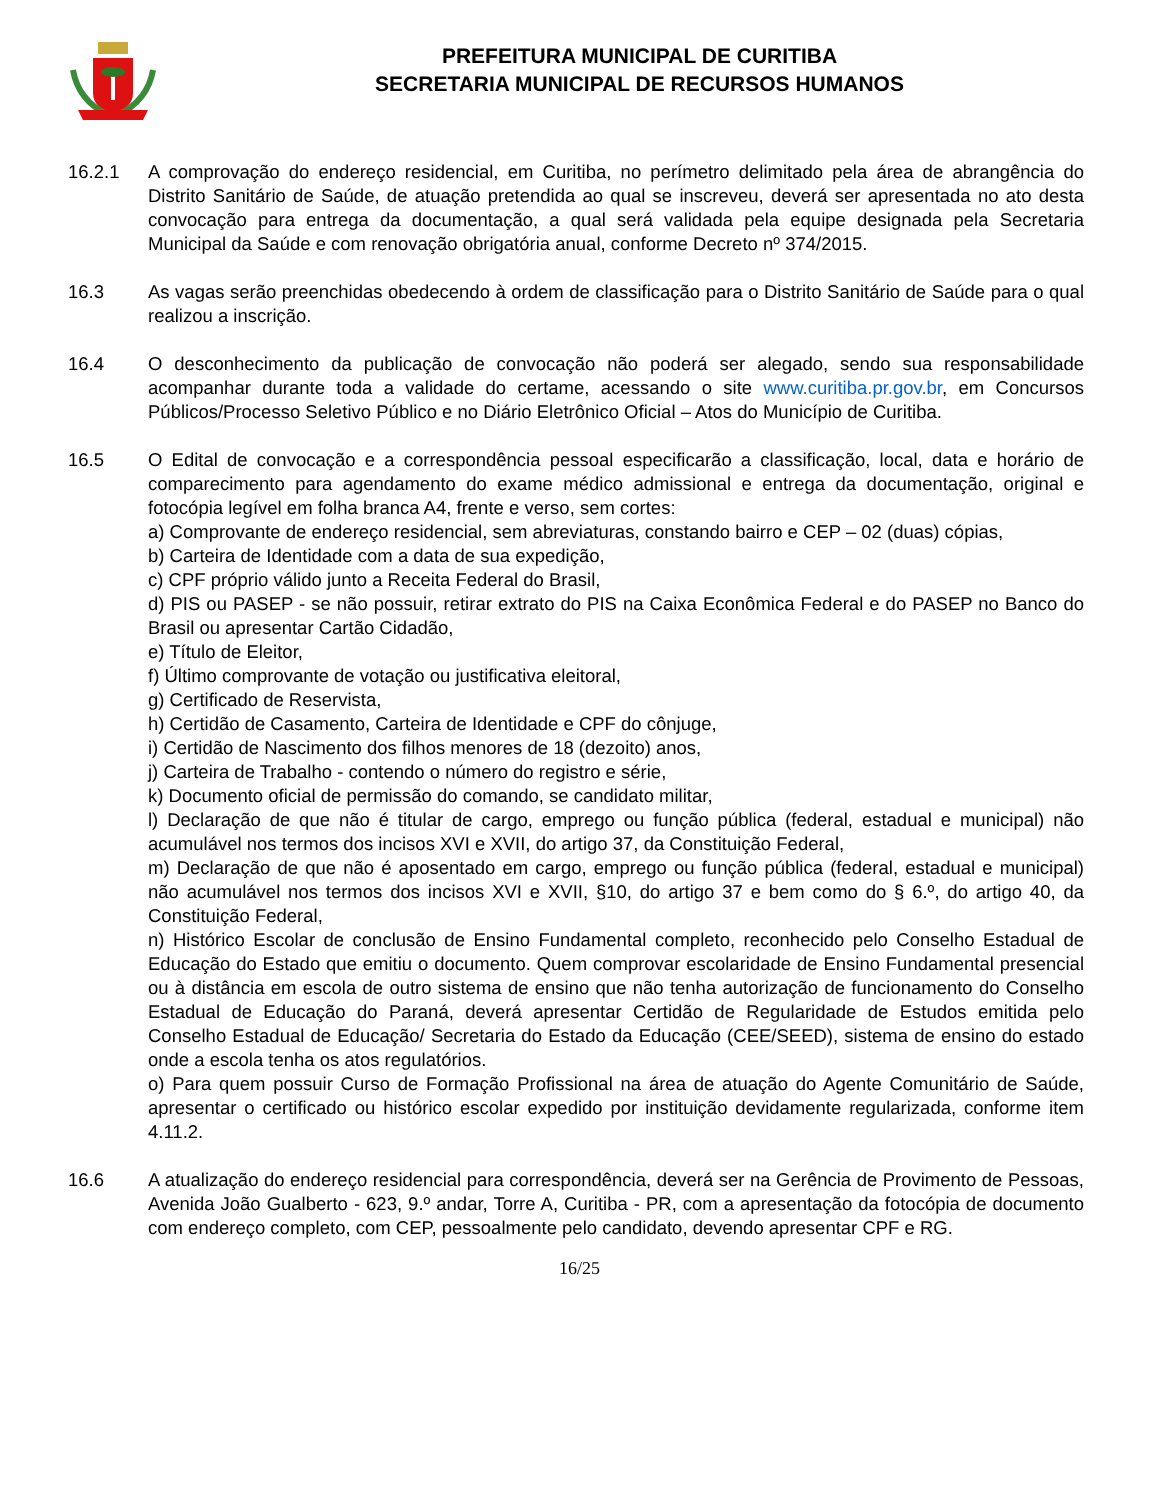PREFEITURA MUNICIPAL DE CURITIBA
SECRETARIA MUNICIPAL DE RECURSOS HUMANOS
16.2.1 A comprovação do endereço residencial, em Curitiba, no perímetro delimitado pela área de abrangência do Distrito Sanitário de Saúde, de atuação pretendida ao qual se inscreveu, deverá ser apresentada no ato desta convocação para entrega da documentação, a qual será validada pela equipe designada pela Secretaria Municipal da Saúde e com renovação obrigatória anual, conforme Decreto nº 374/2015.
16.3 As vagas serão preenchidas obedecendo à ordem de classificação para o Distrito Sanitário de Saúde para o qual realizou a inscrição.
16.4 O desconhecimento da publicação de convocação não poderá ser alegado, sendo sua responsabilidade acompanhar durante toda a validade do certame, acessando o site www.curitiba.pr.gov.br, em Concursos Públicos/Processo Seletivo Público e no Diário Eletrônico Oficial – Atos do Município de Curitiba.
16.5 O Edital de convocação e a correspondência pessoal especificarão a classificação, local, data e horário de comparecimento para agendamento do exame médico admissional e entrega da documentação, original e fotocópia legível em folha branca A4, frente e verso, sem cortes:
a) Comprovante de endereço residencial, sem abreviaturas, constando bairro e CEP – 02 (duas) cópias,
b) Carteira de Identidade com a data de sua expedição,
c) CPF próprio válido junto a Receita Federal do Brasil,
d) PIS ou PASEP - se não possuir, retirar extrato do PIS na Caixa Econômica Federal e do PASEP no Banco do Brasil ou apresentar Cartão Cidadão,
e) Título de Eleitor,
f) Último comprovante de votação ou justificativa eleitoral,
g) Certificado de Reservista,
h) Certidão de Casamento, Carteira de Identidade e CPF do cônjuge,
i) Certidão de Nascimento dos filhos menores de 18 (dezoito) anos,
j) Carteira de Trabalho - contendo o número do registro e série,
k) Documento oficial de permissão do comando, se candidato militar,
l) Declaração de que não é titular de cargo, emprego ou função pública (federal, estadual e municipal) não acumulável nos termos dos incisos XVI e XVII, do artigo 37, da Constituição Federal,
m) Declaração de que não é aposentado em cargo, emprego ou função pública (federal, estadual e municipal) não acumulável nos termos dos incisos XVI e XVII, §10, do artigo 37 e bem como do § 6.º, do artigo 40, da Constituição Federal,
n) Histórico Escolar de conclusão de Ensino Fundamental completo, reconhecido pelo Conselho Estadual de Educação do Estado que emitiu o documento. Quem comprovar escolaridade de Ensino Fundamental presencial ou à distância em escola de outro sistema de ensino que não tenha autorização de funcionamento do Conselho Estadual de Educação do Paraná, deverá apresentar Certidão de Regularidade de Estudos emitida pelo Conselho Estadual de Educação/ Secretaria do Estado da Educação (CEE/SEED), sistema de ensino do estado onde a escola tenha os atos regulatórios.
o) Para quem possuir Curso de Formação Profissional na área de atuação do Agente Comunitário de Saúde, apresentar o certificado ou histórico escolar expedido por instituição devidamente regularizada, conforme item 4.11.2.
16.6 A atualização do endereço residencial para correspondência, deverá ser na Gerência de Provimento de Pessoas, Avenida João Gualberto - 623, 9.º andar, Torre A, Curitiba - PR, com a apresentação da fotocópia de documento com endereço completo, com CEP, pessoalmente pelo candidato, devendo apresentar CPF e RG.
16/25